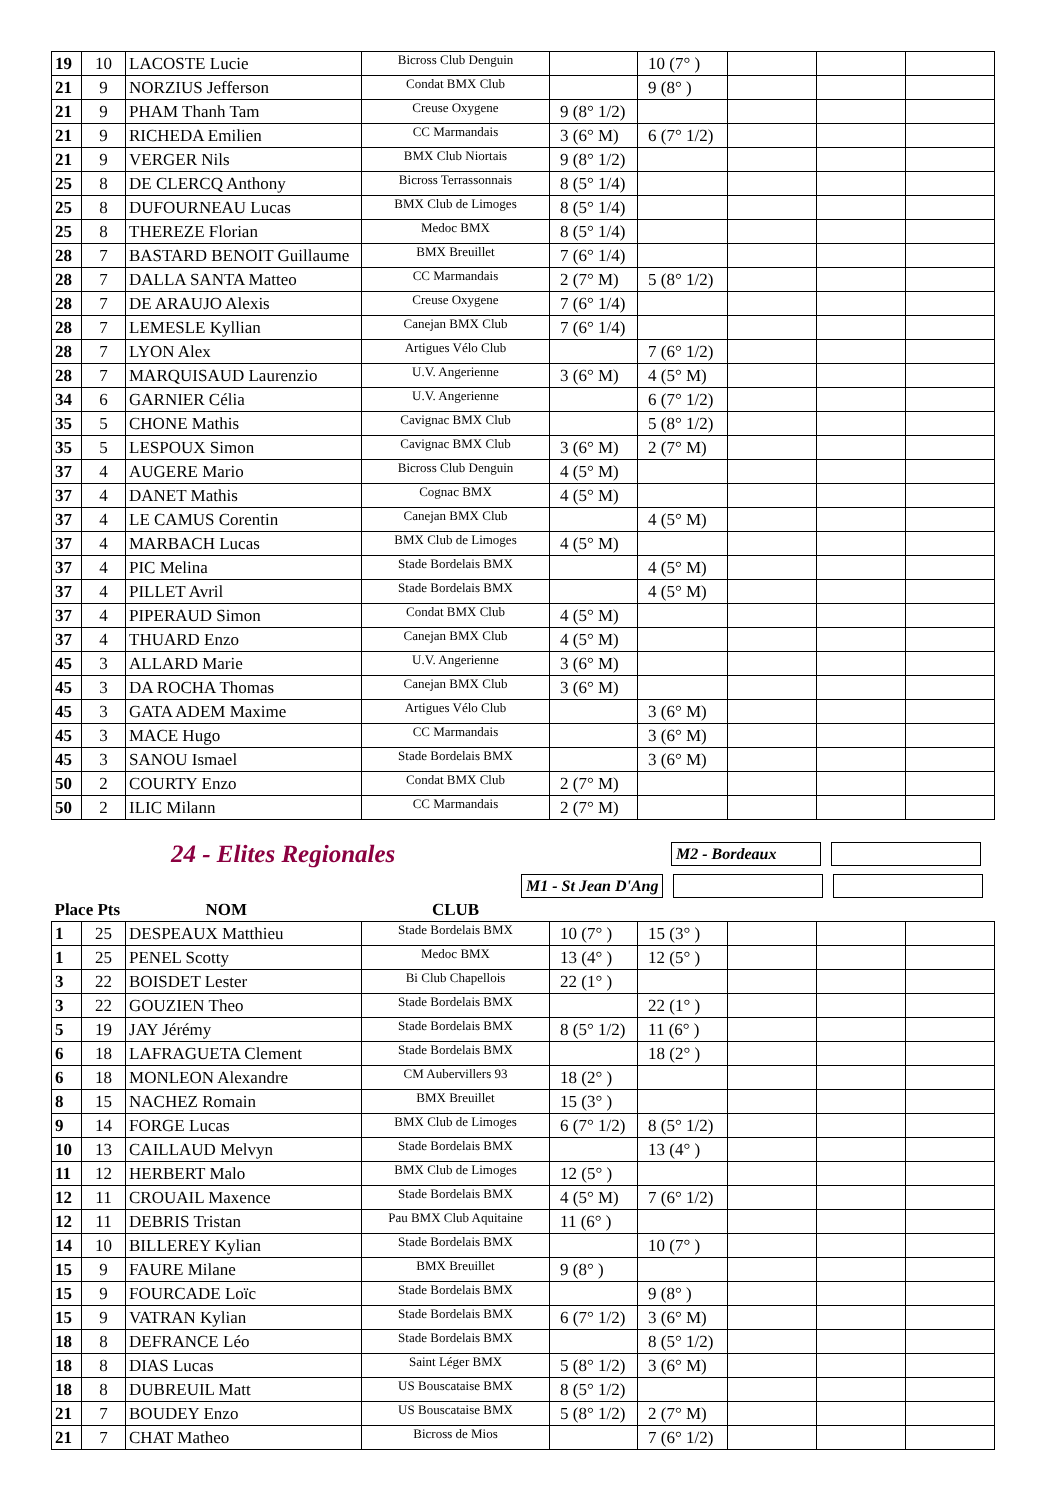| 19 | 10 | LACOSTE Lucie | Bicross Club Denguin | | 10 (7° ) | | | |
| 21 | 9 | NORZIUS Jefferson | Condat BMX Club | | 9 (8° ) | | | |
| 21 | 9 | PHAM Thanh Tam | Creuse Oxygene | 9 (8° 1/2) | | | | |
| 21 | 9 | RICHEDA Emilien | CC Marmandais | 3 (6° M) | 6 (7° 1/2) | | | |
| 21 | 9 | VERGER Nils | BMX Club Niortais | 9 (8° 1/2) | | | | |
| 25 | 8 | DE CLERCQ Anthony | Bicross Terrassonnais | 8 (5° 1/4) | | | | |
| 25 | 8 | DUFOURNEAU Lucas | BMX Club de Limoges | 8 (5° 1/4) | | | | |
| 25 | 8 | THEREZE Florian | Medoc BMX | 8 (5° 1/4) | | | | |
| 28 | 7 | BASTARD BENOIT Guillaume | BMX Breuillet | 7 (6° 1/4) | | | | |
| 28 | 7 | DALLA SANTA Matteo | CC Marmandais | 2 (7° M) | 5 (8° 1/2) | | | |
| 28 | 7 | DE ARAUJO Alexis | Creuse Oxygene | 7 (6° 1/4) | | | | |
| 28 | 7 | LEMESLE Kyllian | Canejan BMX Club | 7 (6° 1/4) | | | | |
| 28 | 7 | LYON Alex | Artigues Vélo Club | | 7 (6° 1/2) | | | |
| 28 | 7 | MARQUISAUD Laurenzio | U.V. Angerienne | 3 (6° M) | 4 (5° M) | | | |
| 34 | 6 | GARNIER Célia | U.V. Angerienne | | 6 (7° 1/2) | | | |
| 35 | 5 | CHONE Mathis | Cavignac BMX Club | | 5 (8° 1/2) | | | |
| 35 | 5 | LESPOUX Simon | Cavignac BMX Club | 3 (6° M) | 2 (7° M) | | | |
| 37 | 4 | AUGERE Mario | Bicross Club Denguin | 4 (5° M) | | | | |
| 37 | 4 | DANET Mathis | Cognac BMX | 4 (5° M) | | | | |
| 37 | 4 | LE CAMUS Corentin | Canejan BMX Club | | 4 (5° M) | | | |
| 37 | 4 | MARBACH Lucas | BMX Club de Limoges | 4 (5° M) | | | | |
| 37 | 4 | PIC Melina | Stade Bordelais BMX | | 4 (5° M) | | | |
| 37 | 4 | PILLET Avril | Stade Bordelais BMX | | 4 (5° M) | | | |
| 37 | 4 | PIPERAUD Simon | Condat BMX Club | 4 (5° M) | | | | |
| 37 | 4 | THUARD Enzo | Canejan BMX Club | 4 (5° M) | | | | |
| 45 | 3 | ALLARD Marie | U.V. Angerienne | 3 (6° M) | | | | |
| 45 | 3 | DA ROCHA Thomas | Canejan BMX Club | 3 (6° M) | | | | |
| 45 | 3 | GATA ADEM Maxime | Artigues Vélo Club | | 3 (6° M) | | | |
| 45 | 3 | MACE Hugo | CC Marmandais | | 3 (6° M) | | | |
| 45 | 3 | SANOU Ismael | Stade Bordelais BMX | | 3 (6° M) | | | |
| 50 | 2 | COURTY Enzo | Condat BMX Club | 2 (7° M) | | | | |
| 50 | 2 | ILIC Milann | CC Marmandais | 2 (7° M) | | | | |
24 - Elites Regionales
M2 - Bordeaux
M1 - St Jean D'Ang
| Place Pts | | NOM | CLUB | | | | | |
| --- | --- | --- | --- | --- | --- | --- | --- | --- |
| 1 | 25 | DESPEAUX Matthieu | Stade Bordelais BMX | 10 (7° ) | 15 (3° ) | | | |
| 1 | 25 | PENEL Scotty | Medoc BMX | 13 (4° ) | 12 (5° ) | | | |
| 3 | 22 | BOISDET Lester | Bi Club Chapellois | 22 (1° ) | | | | |
| 3 | 22 | GOUZIEN Theo | Stade Bordelais BMX | | 22 (1° ) | | | |
| 5 | 19 | JAY Jérémy | Stade Bordelais BMX | 8 (5° 1/2) | 11 (6° ) | | | |
| 6 | 18 | LAFRAGUETA Clement | Stade Bordelais BMX | | 18 (2° ) | | | |
| 6 | 18 | MONLEON Alexandre | CM Aubervillers 93 | 18 (2° ) | | | | |
| 8 | 15 | NACHEZ Romain | BMX Breuillet | 15 (3° ) | | | | |
| 9 | 14 | FORGE Lucas | BMX Club de Limoges | 6 (7° 1/2) | 8 (5° 1/2) | | | |
| 10 | 13 | CAILLAUD Melvyn | Stade Bordelais BMX | | 13 (4° ) | | | |
| 11 | 12 | HERBERT Malo | BMX Club de Limoges | 12 (5° ) | | | | |
| 12 | 11 | CROUAIL Maxence | Stade Bordelais BMX | 4 (5° M) | 7 (6° 1/2) | | | |
| 12 | 11 | DEBRIS Tristan | Pau BMX Club Aquitaine | 11 (6° ) | | | | |
| 14 | 10 | BILLEREY Kylian | Stade Bordelais BMX | | 10 (7° ) | | | |
| 15 | 9 | FAURE Milane | BMX Breuillet | 9 (8° ) | | | | |
| 15 | 9 | FOURCADE Loïc | Stade Bordelais BMX | | 9 (8° ) | | | |
| 15 | 9 | VATRAN Kylian | Stade Bordelais BMX | 6 (7° 1/2) | 3 (6° M) | | | |
| 18 | 8 | DEFRANCE Léo | Stade Bordelais BMX | | 8 (5° 1/2) | | | |
| 18 | 8 | DIAS Lucas | Saint Léger BMX | 5 (8° 1/2) | 3 (6° M) | | | |
| 18 | 8 | DUBREUIL Matt | US Bouscataise BMX | 8 (5° 1/2) | | | | |
| 21 | 7 | BOUDEY Enzo | US Bouscataise BMX | 5 (8° 1/2) | 2 (7° M) | | | |
| 21 | 7 | CHAT Matheo | Bicross de Mios | | 7 (6° 1/2) | | | |